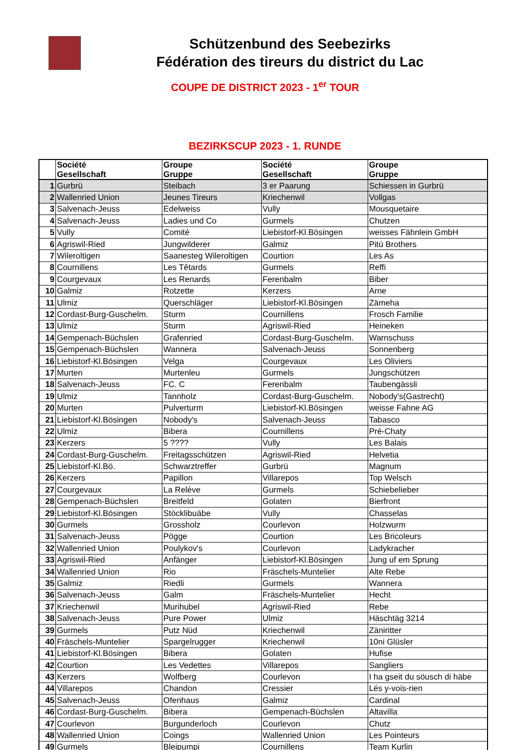Schützenbund des Seebezirks
Fédération des tireurs du district du Lac
COUPE DE DISTRICT 2023 - 1<sup>er</sup> TOUR
BEZIRKSCUP 2023 - 1. RUNDE
| | Société Gesellschaft | Groupe Gruppe | Société Gesellschaft | Groupe Gruppe |
| --- | --- | --- | --- | --- |
| 1 | Gurbrü | Steibach | 3 er Paarung | Schiessen in Gurbrü |
| 2 | Wallenried Union | Jeunes Tireurs | Kriechenwil | Vollgas |
| 3 | Salvenach-Jeuss | Edelweiss | Vully | Mousquetaire |
| 4 | Salvenach-Jeuss | Ladies und Co | Gurmels | Chutzen |
| 5 | Vully | Comité | Liebistorf-Kl.Bösingen | weisses Fähnlein GmbH |
| 6 | Agriswil-Ried | Jungwilderer | Galmiz | Pitú Brothers |
| 7 | Wileroltigen | Saanesteg Wileroltigen | Courtion | Les As |
| 8 | Cournillens | Les Têtards | Gurmels | Reffi |
| 9 | Courgevaux | Les Renards | Ferenbalm | Biber |
| 10 | Galmiz | Rotzette | Kerzers | Arne |
| 11 | Ulmiz | Querschläger | Liebistorf-Kl.Bösingen | Zämeha |
| 12 | Cordast-Burg-Guschelm. | Sturm | Cournillens | Frosch Familie |
| 13 | Ulmiz | Sturm | Agriswil-Ried | Heineken |
| 14 | Gempenach-Büchslen | Grafenried | Cordast-Burg-Guschelm. | Warnschuss |
| 15 | Gempenach-Büchslen | Wannera | Salvenach-Jeuss | Sonnenberg |
| 16 | Liebistorf-Kl.Bösingen | Velga | Courgevaux | Les Oliviers |
| 17 | Murten | Murtenleu | Gurmels | Jungschützen |
| 18 | Salvenach-Jeuss | FC. C | Ferenbalm | Taubengässli |
| 19 | Ulmiz | Tannholz | Cordast-Burg-Guschelm. | Nobody's(Gastrecht) |
| 20 | Murten | Pulverturm | Liebistorf-Kl.Bösingen | weisse Fahne AG |
| 21 | Liebistorf-Kl.Bösingen | Nobody's | Salvenach-Jeuss | Tabasco |
| 22 | Ulmiz | Bibera | Cournillens | Pré-Chaty |
| 23 | Kerzers | 5 ???? | Vully | Les Balais |
| 24 | Cordast-Burg-Guschelm. | Freitagsschützen | Agriswil-Ried | Helvetia |
| 25 | Liebistorf-Kl.Bö. | Schwarztreffer | Gurbrü | Magnum |
| 26 | Kerzers | Papillon | Villarepos | Top Welsch |
| 27 | Courgevaux | La Relève | Gurmels | Schiebelieber |
| 28 | Gempenach-Büchslen | Breitfeld | Golaten | Bierfront |
| 29 | Liebistorf-Kl.Bösingen | Stöcklibuäbe | Vully | Chasselas |
| 30 | Gurmels | Grossholz | Courlevon | Holzwurm |
| 31 | Salvenach-Jeuss | Pögge | Courtion | Les Bricoleurs |
| 32 | Wallenried Union | Poulykov's | Courlevon | Ladykracher |
| 33 | Agriswil-Ried | Anfänger | Liebistorf-Kl.Bösingen | Jung uf em Sprung |
| 34 | Wallenried Union | Rio | Fräschels-Muntelier | Alte Rebe |
| 35 | Galmiz | Riedli | Gurmels | Wannera |
| 36 | Salvenach-Jeuss | Galm | Fräschels-Muntelier | Hecht |
| 37 | Kriechenwil | Murihubel | Agriswil-Ried | Rebe |
| 38 | Salvenach-Jeuss | Pure Power | Ulmiz | Häschtäg 3214 |
| 39 | Gurmels | Putz Nüd | Kriechenwil | Zäniritter |
| 40 | Fräschels-Muntelier | Spargelrugger | Kriechenwil | 10ni Glüsler |
| 41 | Liebistorf-Kl.Bösingen | Bibera | Golaten | Hufise |
| 42 | Courtion | Les Vedettes | Villarepos | Sangliers |
| 43 | Kerzers | Wolfberg | Courlevon | I ha gseit du söusch di häbe |
| 44 | Villarepos | Chandon | Cressier | Lés y-vois-rien |
| 45 | Salvenach-Jeuss | Ofenhaus | Galmiz | Cardinal |
| 46 | Cordast-Burg-Guschelm. | Bibera | Gempenach-Büchslen | Altavilla |
| 47 | Courlevon | Burgunderloch | Courlevon | Chutz |
| 48 | Wallenried Union | Coings | Wallenried Union | Les Pointeurs |
| 49 | Gurmels | Bleipumpi | Cournillens | Team Kurlin |